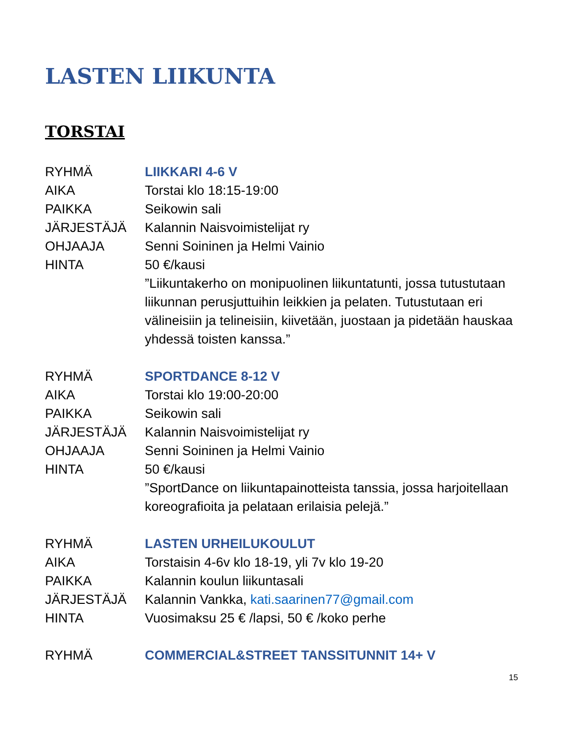LASTEN LIIKUNTA
TORSTAI
| RYHMÄ | LIIKKARI 4-6 V |
| AIKA | Torstai klo 18:15-19:00 |
| PAIKKA | Seikowin sali |
| JÄRJESTÄJÄ | Kalannin Naisvoimistelijat ry |
| OHJAAJA | Senni Soininen ja Helmi Vainio |
| HINTA | 50 €/kausi |
| | ”Liikuntakerho on monipuolinen liikuntatunti, jossa tutustutaan liikunnan perusjuttuihin leikkien ja pelaten. Tutustutaan eri välineisiin ja telineisiin, kiivetään, juostaan ja pidetään hauskaa yhdessä toisten kanssa.” |
| RYHMÄ | SPORTDANCE 8-12 V |
| AIKA | Torstai klo 19:00-20:00 |
| PAIKKA | Seikowin sali |
| JÄRJESTÄJÄ | Kalannin Naisvoimistelijat ry |
| OHJAAJA | Senni Soininen ja Helmi Vainio |
| HINTA | 50 €/kausi |
| | ”SportDance on liikuntapainotteista tanssia, jossa harjoitellaan koreografioita ja pelataan erilaisia pelejä.” |
| RYHMÄ | LASTEN URHEILUKOULUT |
| AIKA | Torstaisin 4-6v klo 18-19, yli 7v klo 19-20 |
| PAIKKA | Kalannin koulun liikuntasali |
| JÄRJESTÄJÄ | Kalannin Vankka, kati.saarinen77@gmail.com |
| HINTA | Vuosimaksu 25 € /lapsi, 50 € /koko perhe |
| RYHMÄ | COMMERCIAL&STREET TANSSITUNNIT 14+ V |
15